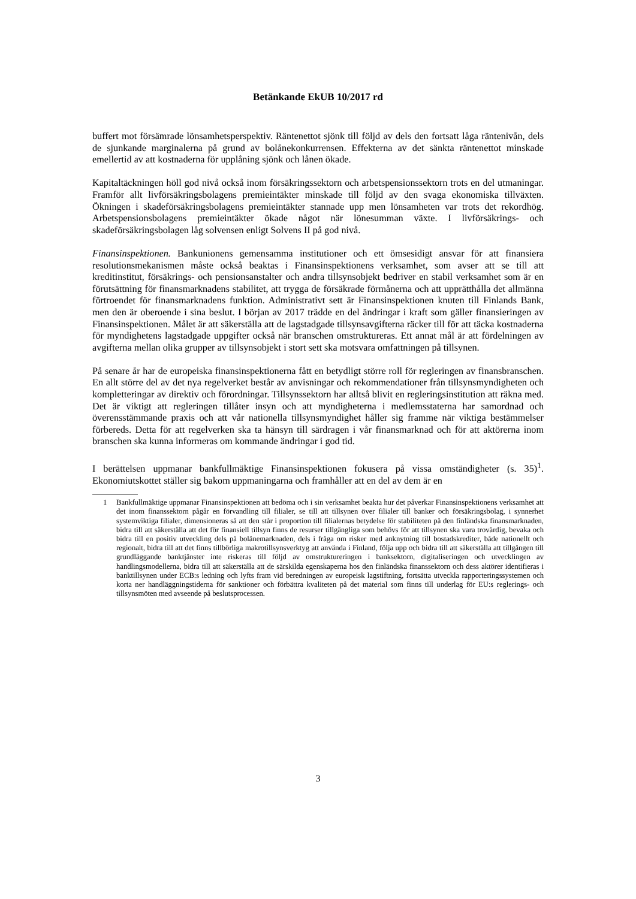Betänkande EkUB 10/2017 rd
buffert mot försämrade lönsamhetsperspektiv. Räntenettot sjönk till följd av dels den fortsatt låga räntenivån, dels de sjunkande marginalerna på grund av bolånekonkurrensen. Effekterna av det sänkta räntenettot minskade emellertid av att kostnaderna för upplåning sjönk och lånen ökade.
Kapitaltäckningen höll god nivå också inom försäkringssektorn och arbetspensionssektorn trots en del utmaningar. Framför allt livförsäkringsbolagens premieintäkter minskade till följd av den svaga ekonomiska tillväxten. Ökningen i skadeförsäkringsbolagens premieintäkter stannade upp men lönsamheten var trots det rekordhög. Arbetspensionsbolagens premieintäkter ökade något när lönesumman växte. I livförsäkrings- och skadeförsäkringsbolagen låg solvensen enligt Solvens II på god nivå.
Finansinspektionen. Bankunionens gemensamma institutioner och ett ömsesidigt ansvar för att finansiera resolutionsmekanismen måste också beaktas i Finansinspektionens verksamhet, som avser att se till att kreditinstitut, försäkrings- och pensionsanstalter och andra tillsynsobjekt bedriver en stabil verksamhet som är en förutsättning för finansmarknadens stabilitet, att trygga de försäkrade förmånerna och att upprätthålla det allmänna förtroendet för finansmarknadens funktion. Administrativt sett är Finansinspektionen knuten till Finlands Bank, men den är oberoende i sina beslut. I början av 2017 trädde en del ändringar i kraft som gäller finansieringen av Finansinspektionen. Målet är att säkerställa att de lagstadgade tillsynsavgifterna räcker till för att täcka kostnaderna för myndighetens lagstadgade uppgifter också när branschen omstruktureras. Ett annat mål är att fördelningen av avgifterna mellan olika grupper av tillsynsobjekt i stort sett ska motsvara omfattningen på tillsynen.
På senare år har de europeiska finansinspektionerna fått en betydligt större roll för regleringen av finansbranschen. En allt större del av det nya regelverket består av anvisningar och rekommendationer från tillsynsmyndigheten och kompletteringar av direktiv och förordningar. Tillsynssektorn har alltså blivit en regleringsinstitution att räkna med. Det är viktigt att regleringen tillåter insyn och att myndigheterna i medlemsstaterna har samordnad och överensstämmande praxis och att vår nationella tillsynsmyndighet håller sig framme när viktiga bestämmelser förbereds. Detta för att regelverken ska ta hänsyn till särdragen i vår finansmarknad och för att aktörerna inom branschen ska kunna informeras om kommande ändringar i god tid.
I berättelsen uppmanar bankfullmäktige Finansinspektionen fokusera på vissa omständigheter (s. 35)<sup>1</sup>. Ekonomiutskottet ställer sig bakom uppmaningarna och framhåller att en del av dem är en
1 Bankfullmäktige uppmanar Finansinspektionen att bedöma och i sin verksamhet beakta hur det påverkar Finansinspektionens verksamhet att det inom finanssektorn pågår en förvandling till filialer, se till att tillsynen över filialer till banker och försäkringsbolag, i synnerhet systemviktiga filialer, dimensioneras så att den står i proportion till filialernas betydelse för stabiliteten på den finländska finansmarknaden, bidra till att säkerställa att det för finansiell tillsyn finns de resurser tillgängliga som behövs för att tillsynen ska vara trovärdig, bevaka och bidra till en positiv utveckling dels på bolånemarknaden, dels i fråga om risker med anknytning till bostadskrediter, både nationellt och regionalt, bidra till att det finns tillbörliga makrotillsynsverktyg att använda i Finland, följa upp och bidra till att säkerställa att tillgången till grundläggande banktjänster inte riskeras till följd av omstruktureringen i banksektorn, digitaliseringen och utvecklingen av handlingsmodellerna, bidra till att säkerställa att de särskilda egenskaperna hos den finländska finanssektorn och dess aktörer identifieras i banktillsynen under ECB:s ledning och lyfts fram vid beredningen av europeisk lagstiftning, fortsätta utveckla rapporteringssystemen och korta ner handläggningstiderna för sanktioner och förbättra kvaliteten på det material som finns till underlag för EU:s reglerings- och tillsynsmöten med avseende på beslutsprocessen.
3